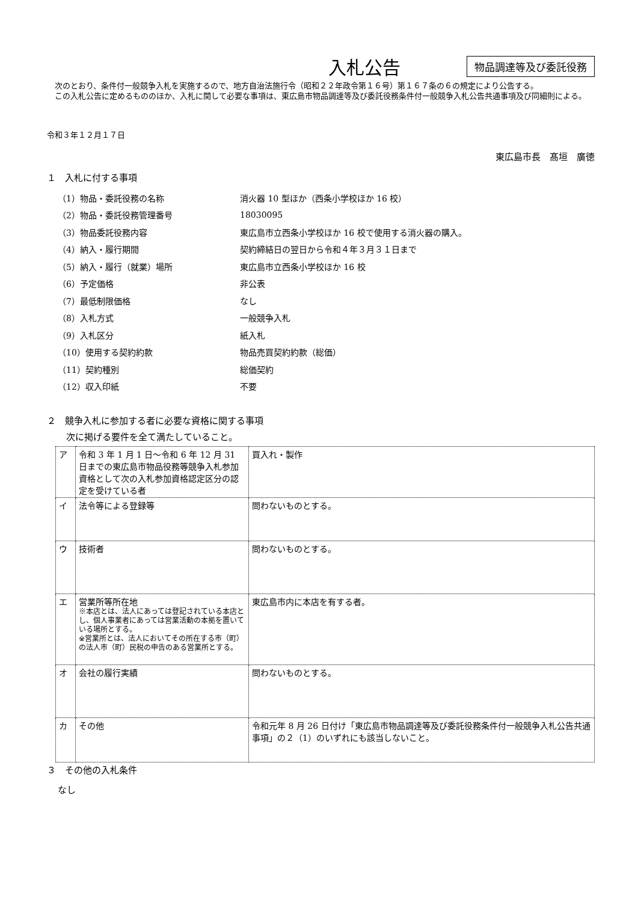入札公告
物品調達等及び委託役務
　次のとおり、条件付一般競争入札を実施するので、地方自治法施行令（昭和２２年政令第１６号）第１６７条の６の規定により公告する。
　この入札公告に定めるもののほか、入札に関して必要な事項は、東広島市物品調達等及び委託役務条件付一般競争入札公告共通事項及び同細則による。
令和３年１２月１７日
東広島市長　髙垣　廣徳
１　入札に付する事項
| （1）物品・委託役務の名称 | 消火器 10 型ほか（西条小学校ほか 16 校） |
| （2）物品・委託役務管理番号 | 18030095 |
| （3）物品委託役務内容 | 東広島市立西条小学校ほか 16 校で使用する消火器の購入。 |
| （4）納入・履行期間 | 契約締結日の翌日から令和４年３月３１日まで |
| （5）納入・履行（就業）場所 | 東広島市立西条小学校ほか 16 校 |
| （6）予定価格 | 非公表 |
| （7）最低制限価格 | なし |
| （8）入札方式 | 一般競争入札 |
| （9）入札区分 | 紙入札 |
| （10）使用する契約約款 | 物品売買契約約款（総価） |
| （11）契約種別 | 総価契約 |
| （12）収入印紙 | 不要 |
２　競争入札に参加する者に必要な資格に関する事項
次に掲げる要件を全て満たしていること。
| ア | 令和 3 年 1 月 1 日～令和 6 年 12 月 31 日までの東広島市物品役務等競争入札参加資格として次の入札参加資格認定区分の認定を受けている者 | 買入れ・製作 |
| イ | 法令等による登録等 | 問わないものとする。 |
| ウ | 技術者 | 問わないものとする。 |
| エ | 営業所等所在地 ※本店とは、法人にあっては登記されている本店とし、個人事業者にあっては営業活動の本拠を置いている場所とする。 ※営業所とは、法人においてその所在する市（町）の法人市（町）民税の申告のある営業所とする。 | 東広島市内に本店を有する者。 |
| オ | 会社の履行実績 | 問わないものとする。 |
| カ | その他 | 令和元年 8 月 26 日付け「東広島市物品調達等及び委託役務条件付一般競争入札公告共通事項」の２（1）のいずれにも該当しないこと。 |
３　その他の入札条件
なし